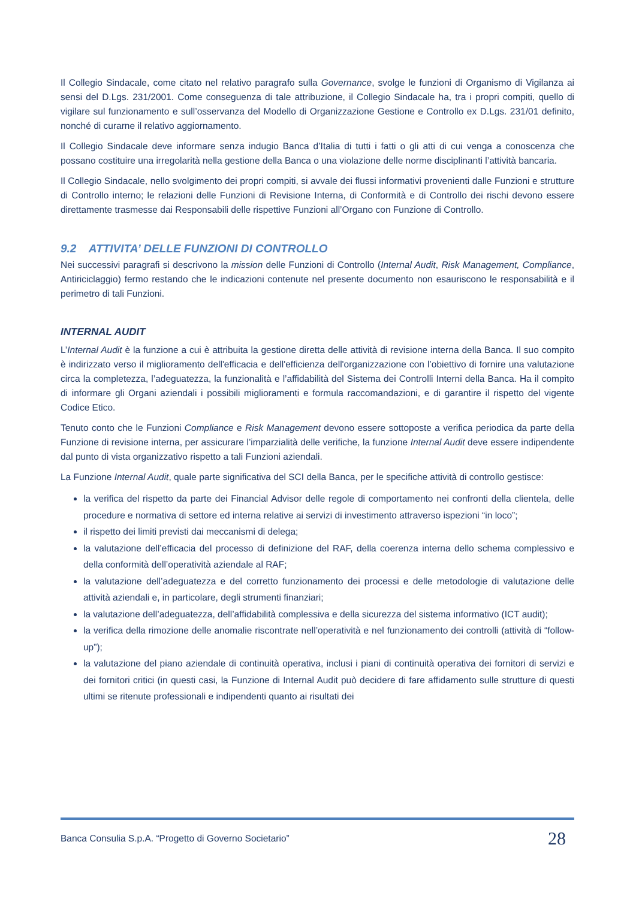Il Collegio Sindacale, come citato nel relativo paragrafo sulla Governance, svolge le funzioni di Organismo di Vigilanza ai sensi del D.Lgs. 231/2001. Come conseguenza di tale attribuzione, il Collegio Sindacale ha, tra i propri compiti, quello di vigilare sul funzionamento e sull’osservanza del Modello di Organizzazione Gestione e Controllo ex D.Lgs. 231/01 definito, nonché di curarne il relativo aggiornamento.
Il Collegio Sindacale deve informare senza indugio Banca d’Italia di tutti i fatti o gli atti di cui venga a conoscenza che possano costituire una irregolarità nella gestione della Banca o una violazione delle norme disciplinanti l’attività bancaria.
Il Collegio Sindacale, nello svolgimento dei propri compiti, si avvale dei flussi informativi provenienti dalle Funzioni e strutture di Controllo interno; le relazioni delle Funzioni di Revisione Interna, di Conformità e di Controllo dei rischi devono essere direttamente trasmesse dai Responsabili delle rispettive Funzioni all’Organo con Funzione di Controllo.
9.2 ATTIVITA’ DELLE FUNZIONI DI CONTROLLO
Nei successivi paragrafi si descrivono la mission delle Funzioni di Controllo (Internal Audit, Risk Management, Compliance, Antiriciclaggio) fermo restando che le indicazioni contenute nel presente documento non esauriscono le responsabilità e il perimetro di tali Funzioni.
INTERNAL AUDIT
L’Internal Audit è la funzione a cui è attribuita la gestione diretta delle attività di revisione interna della Banca. Il suo compito è indirizzato verso il miglioramento dell'efficacia e dell'efficienza dell'organizzazione con l’obiettivo di fornire una valutazione circa la completezza, l’adeguatezza, la funzionalità e l’affidabilità del Sistema dei Controlli Interni della Banca. Ha il compito di informare gli Organi aziendali i possibili miglioramenti e formula raccomandazioni, e di garantire il rispetto del vigente Codice Etico.
Tenuto conto che le Funzioni Compliance e Risk Management devono essere sottoposte a verifica periodica da parte della Funzione di revisione interna, per assicurare l’imparzialità delle verifiche, la funzione Internal Audit deve essere indipendente dal punto di vista organizzativo rispetto a tali Funzioni aziendali.
La Funzione Internal Audit, quale parte significativa del SCI della Banca, per le specifiche attività di controllo gestisce:
la verifica del rispetto da parte dei Financial Advisor delle regole di comportamento nei confronti della clientela, delle procedure e normativa di settore ed interna relative ai servizi di investimento attraverso ispezioni “in loco”;
il rispetto dei limiti previsti dai meccanismi di delega;
la valutazione dell’efficacia del processo di definizione del RAF, della coerenza interna dello schema complessivo e della conformità dell’operatività aziendale al RAF;
la valutazione dell’adeguatezza e del corretto funzionamento dei processi e delle metodologie di valutazione delle attività aziendali e, in particolare, degli strumenti finanziari;
la valutazione dell’adeguatezza, dell’affidabilità complessiva e della sicurezza del sistema informativo (ICT audit);
la verifica della rimozione delle anomalie riscontrate nell’operatività e nel funzionamento dei controlli (attività di “follow-up”);
la valutazione del piano aziendale di continuità operativa, inclusi i piani di continuità operativa dei fornitori di servizi e dei fornitori critici (in questi casi, la Funzione di Internal Audit può decidere di fare affidamento sulle strutture di questi ultimi se ritenute professionali e indipendenti quanto ai risultati dei
Banca Consulia S.p.A. “Progetto di Governo Societario” 28